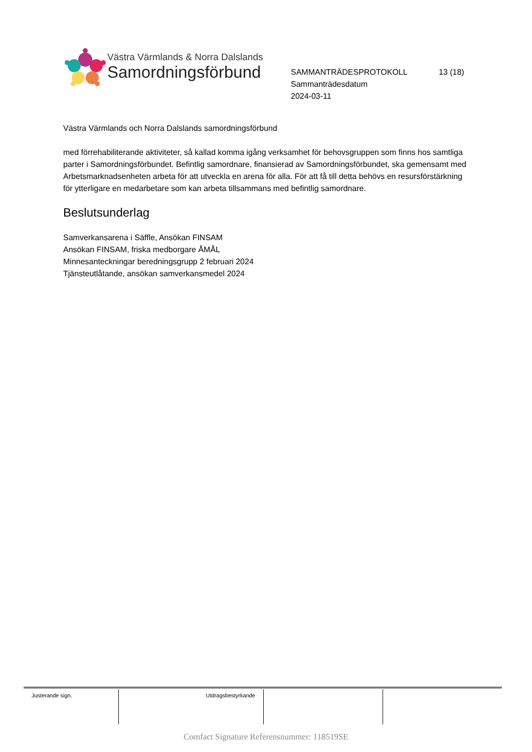Västra Värmlands & Norra Dalslands
Samordningsförbund
SAMMANTRÄDESPROTOKOLL 13 (18)
Sammanträdesdatum
2024-03-11
Västra Värmlands och Norra Dalslands samordningsförbund
med förrehabiliterande aktiviteter, så kallad komma igång verksamhet för behovsgruppen som finns hos samtliga parter i Samordningsförbundet. Befintlig samordnare, finansierad av Samordningsförbundet, ska gemensamt med Arbetsmarknadsenheten arbeta för att utveckla en arena för alla. För att få till detta behövs en resursförstärkning för ytterligare en medarbetare som kan arbeta tillsammans med befintlig samordnare.
Beslutsunderlag
Samverkansarena i Säffle, Ansökan FINSAM
Ansökan FINSAM, friska medborgare ÅMÅL
Minnesanteckningar beredningsgrupp 2 februari 2024
Tjänsteutlåtande, ansökan samverkansmedel 2024
| Justerande sign. | Utdragsbestyrkande | | |
Comfact Signature Referensnummer: 118519SE